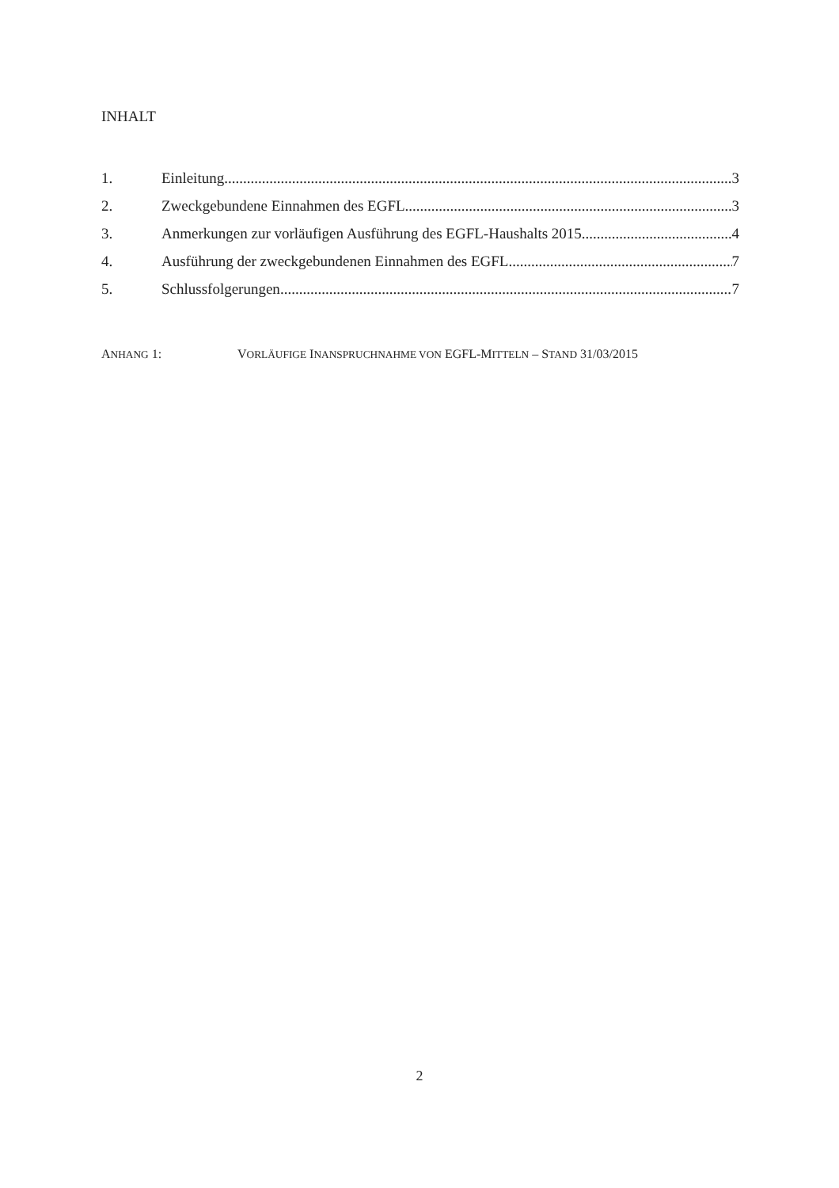INHALT
1. Einleitung 3
2. Zweckgebundene Einnahmen des EGFL 3
3. Anmerkungen zur vorläufigen Ausführung des EGFL-Haushalts 2015 4
4. Ausführung der zweckgebundenen Einnahmen des EGFL 7
5. Schlussfolgerungen 7
ANHANG 1: VORLÄUFIGE INANSPRUCHNAHME VON EGFL-MITTELN – STAND 31/03/2015
2